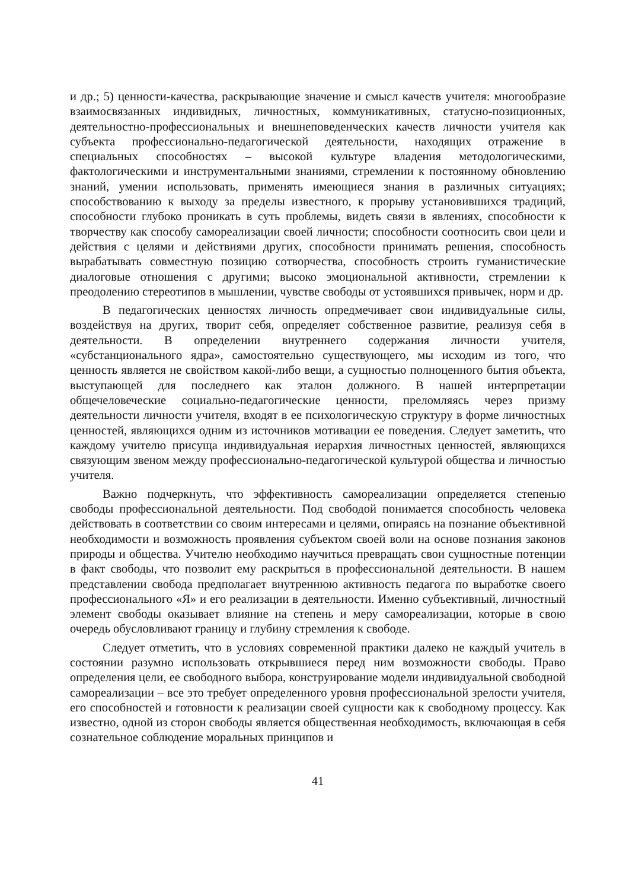и др.; 5) ценности-качества, раскрывающие значение и смысл качеств учителя: многообразие взаимосвязанных индивидных, личностных, коммуникативных, статусно-позиционных, деятельностно-профессиональных и внешнеповеденческих качеств личности учителя как субъекта профессионально-педагогической деятельности, находящих отражение в специальных способностях – высокой культуре владения методологическими, фактологическими и инструментальными знаниями, стремлении к постоянному обновлению знаний, умении использовать, применять имеющиеся знания в различных ситуациях; способствованию к выходу за пределы известного, к прорыву установившихся традиций, способности глубоко проникать в суть проблемы, видеть связи в явлениях, способности к творчеству как способу самореализации своей личности; способности соотносить свои цели и действия с целями и действиями других, способности принимать решения, способность вырабатывать совместную позицию сотворчества, способность строить гуманистические диалоговые отношения с другими; высоко эмоциональной активности, стремлении к преодолению стереотипов в мышлении, чувстве свободы от устоявшихся привычек, норм и др.
В педагогических ценностях личность опредмечивает свои индивидуальные силы, воздействуя на других, творит себя, определяет собственное развитие, реализуя себя в деятельности. В определении внутреннего содержания личности учителя, «субстанционального ядра», самостоятельно существующего, мы исходим из того, что ценность является не свойством какой-либо вещи, а сущностью полноценного бытия объекта, выступающей для последнего как эталон должного. В нашей интерпретации общечеловеческие социально-педагогические ценности, преломляясь через призму деятельности личности учителя, входят в ее психологическую структуру в форме личностных ценностей, являющихся одним из источников мотивации ее поведения. Следует заметить, что каждому учителю присуща индивидуальная иерархия личностных ценностей, являющихся связующим звеном между профессионально-педагогической культурой общества и личностью учителя.
Важно подчеркнуть, что эффективность самореализации определяется степенью свободы профессиональной деятельности. Под свободой понимается способность человека действовать в соответствии со своим интересами и целями, опираясь на познание объективной необходимости и возможность проявления субъектом своей воли на основе познания законов природы и общества. Учителю необходимо научиться превращать свои сущностные потенции в факт свободы, что позволит ему раскрыться в профессиональной деятельности. В нашем представлении свобода предполагает внутреннюю активность педагога по выработке своего профессионального «Я» и его реализации в деятельности. Именно субъективный, личностный элемент свободы оказывает влияние на степень и меру самореализации, которые в свою очередь обусловливают границу и глубину стремления к свободе.
Следует отметить, что в условиях современной практики далеко не каждый учитель в состоянии разумно использовать открывшиеся перед ним возможности свободы. Право определения цели, ее свободного выбора, конструирование модели индивидуальной свободной самореализации – все это требует определенного уровня профессиональной зрелости учителя, его способностей и готовности к реализации своей сущности как к свободному процессу. Как известно, одной из сторон свободы является общественная необходимость, включающая в себя сознательное соблюдение моральных принципов и
41